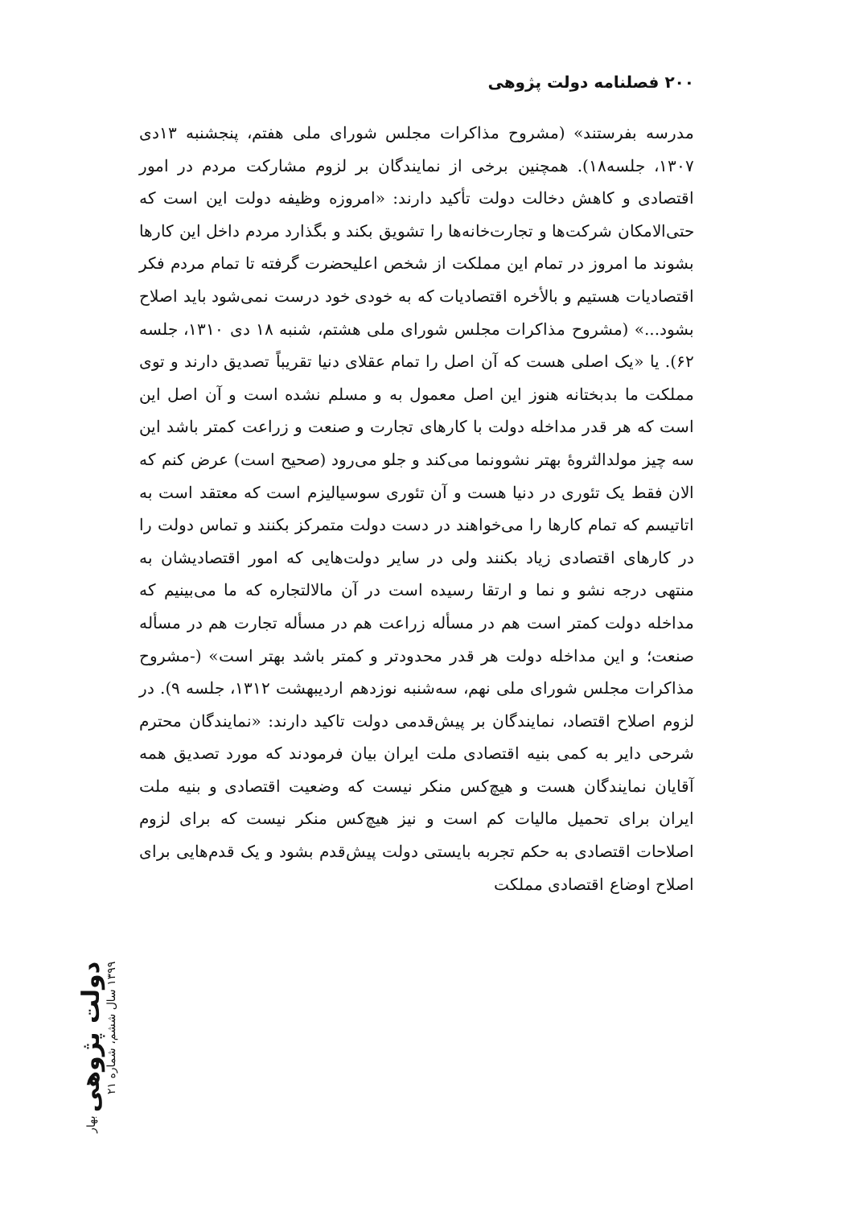۲۰۰ فصلنامه دولت پژوهی
مدرسه بفرستند» (مشروح مذاکرات مجلس شورای ملی هفتم، پنجشنبه ۱۳دی ۱۳۰۷، جلسه۱۸). همچنین برخی از نمایندگان بر لزوم مشارکت مردم در امور اقتصادی و کاهش دخالت دولت تأکید دارند: «امروزه وظیفه دولت این است که حتی‌الامکان شرکت‌ها و تجارت‌خانه‌ها را تشویق بکند و بگذارد مردم داخل این کارها بشوند ما امروز در تمام این مملکت از شخص اعلیحضرت گرفته تا تمام مردم فکر اقتصادیات هستیم و بالأخره اقتصادیات که به خودی خود درست نمی‌شود باید اصلاح بشود...» (مشروح مذاکرات مجلس شورای ملی هشتم، شنبه ۱۸ دی ۱۳۱۰، جلسه ۶۲). یا «یک اصلی هست که آن اصل را تمام عقلای دنیا تقریباً تصدیق دارند و توی مملکت ما بدبختانه هنوز این اصل معمول به و مسلم نشده است و آن اصل این است که هر قدر مداخله دولت با کارهای تجارت و صنعت و زراعت کمتر باشد این سه چیز مولدالثروهٔ بهتر نشوونما می‌کند و جلو می‌رود (صحیح است) عرض کنم که الان فقط یک تئوری در دنیا هست و آن تئوری سوسیالیزم است که معتقد است به اتاتیسم که تمام کارها را می‌خواهند در دست دولت متمرکز بکنند و تماس دولت را در کارهای اقتصادی زیاد بکنند ولی در سایر دولت‌هایی که امور اقتصادیشان به منتهی درجه نشو و نما و ارتقا رسیده است در آن مالالتجاره که ما می‌بینیم که مداخله دولت کمتر است هم در مسأله زراعت هم در مسأله تجارت هم در مسأله صنعت؛ و این مداخله دولت هر قدر محدودتر و کمتر باشد بهتر است» (-مشروح مذاکرات مجلس شورای ملی نهم، سه‌شنبه نوزدهم اردیبهشت ۱۳۱۲، جلسه ۹). در لزوم اصلاح اقتصاد، نمایندگان بر پیش‌قدمی دولت تاکید دارند: «نمایندگان محترم شرحی دایر به کمی بنیه اقتصادی ملت ایران بیان فرمودند که مورد تصدیق همه آقایان نمایندگان هست و هیچ‌کس منکر نیست که وضعیت اقتصادی و بنیه ملت ایران برای تحمیل مالیات کم است و نیز هیچ‌کس منکر نیست که برای لزوم اصلاحات اقتصادی به حکم تجربه بایستی دولت پیش‌قدم بشود و یک قدم‌هایی برای اصلاح اوضاع اقتصادی مملکت
دولت پژوهی بهار ۱۳۹۹ سال ششم، شماره ۲۱